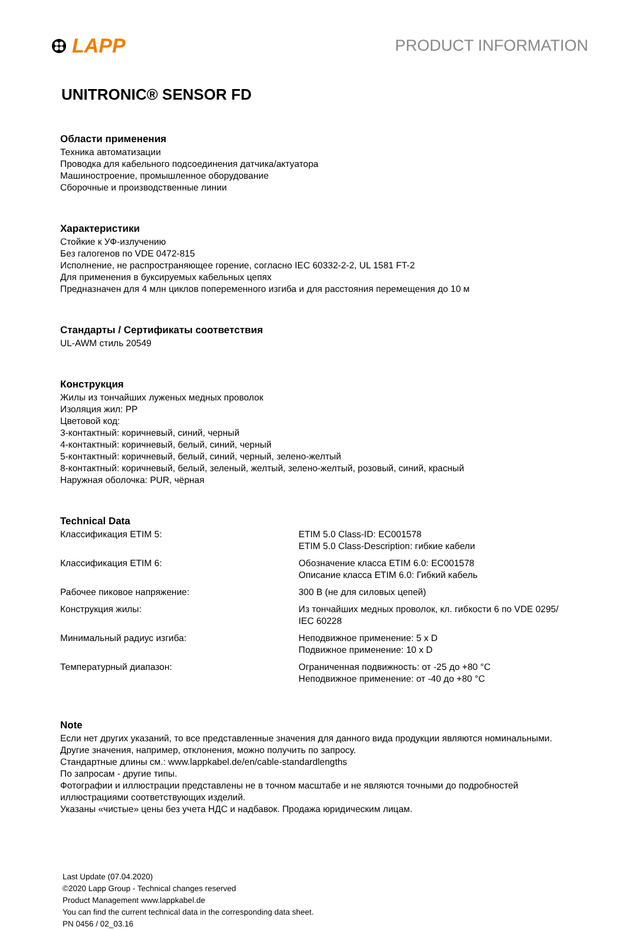LAPP
PRODUCT INFORMATION
UNITRONIC® SENSOR FD
Области применения
Техника автоматизации
Проводка для кабельного подсоединения датчика/актуатора
Машиностроение, промышленное оборудование
Сборочные и производственные линии
Характеристики
Стойкие к УФ-излучению
Без галогенов по VDE 0472-815
Исполнение, не распространяющее горение, согласно IEC 60332-2-2, UL 1581 FT-2
Для применения в буксируемых кабельных цепях
Предназначен для 4 млн циклов попеременного изгиба и для расстояния перемещения до 10 м
Стандарты / Сертификаты соответствия
UL-AWM стиль 20549
Конструкция
Жилы из тончайших луженых медных проволок
Изоляция жил: PP
Цветовой код:
3-контактный: коричневый, синий, черный
4-контактный: коричневый, белый, синий, черный
5-контактный: коричневый, белый, синий, черный, зелено-желтый
8-контактный: коричневый, белый, зеленый, желтый, зелено-желтый, розовый, синий, красный
Наружная оболочка: PUR, чёрная
Technical Data
| Классификация ETIM 5: | ETIM 5.0 Class-ID: EC001578 ETIM 5.0 Class-Description: гибкие кабели |
| Классификация ETIM 6: | Обозначение класса ETIM 6.0: EC001578 Описание класса ETIM 6.0: Гибкий кабель |
| Рабочее пиковое напряжение: | 300 В (не для силовых цепей) |
| Конструкция жилы: | Из тончайших медных проволок, кл. гибкости 6 по VDE 0295/ IEC 60228 |
| Минимальный радиус изгиба: | Неподвижное применение: 5 x D Подвижное применение: 10 x D |
| Температурный диапазон: | Ограниченная подвижность: от -25 до +80 °C Неподвижное применение: от -40 до +80 °C |
Note
Если нет других указаний, то все представленные значения для данного вида продукции являются номинальными.
Другие значения, например, отклонения, можно получить по запросу.
Стандартные длины см.: www.lappkabel.de/en/cable-standardlengths
По запросам - другие типы.
Фотографии и иллюстрации представлены не в точном масштабе и не являются точными до подробностей
иллюстрациями соответствующих изделий.
Указаны «чистые» цены без учета НДС и надбавок. Продажа юридическим лицам.
Last Update (07.04.2020)
©2020 Lapp Group - Technical changes reserved
Product Management www.lappkabel.de
You can find the current technical data in the corresponding data sheet.
PN 0456 / 02_03.16